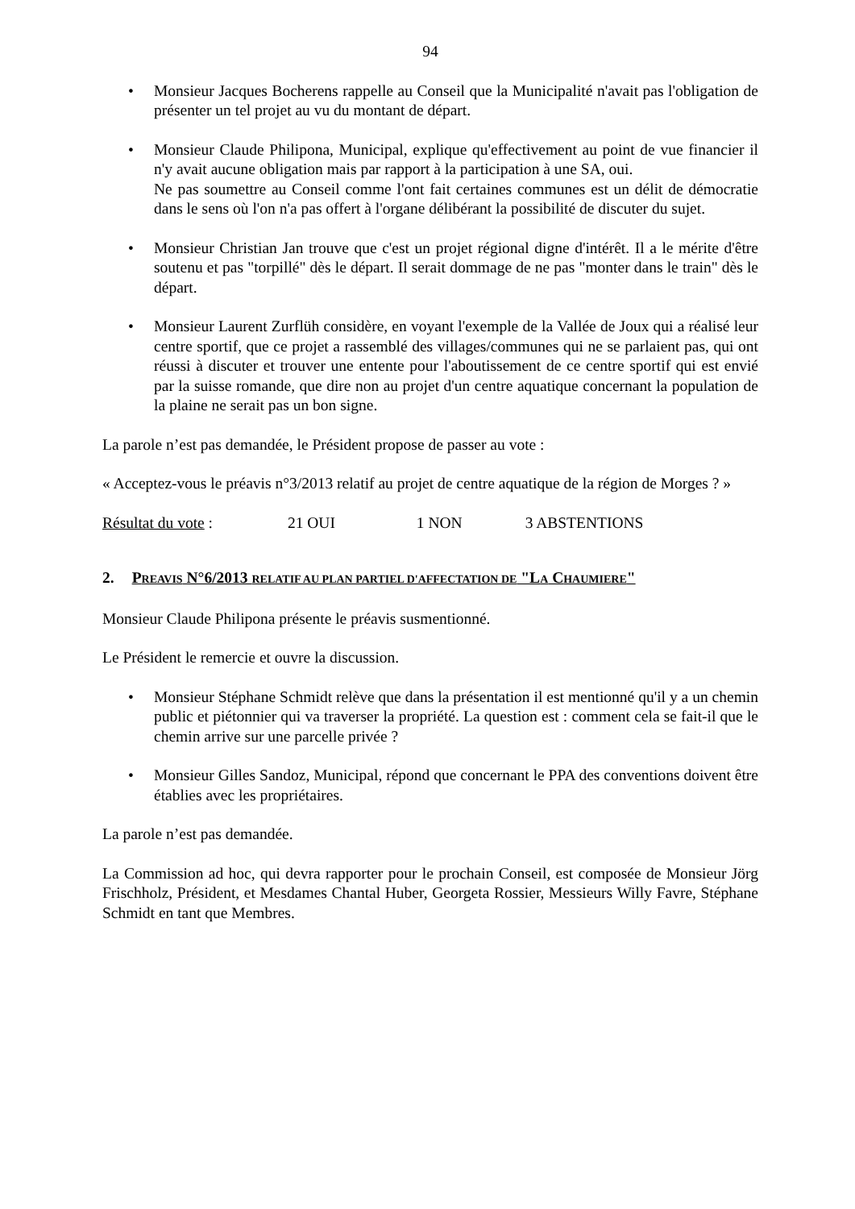94
• Monsieur Jacques Bocherens rappelle au Conseil que la Municipalité n'avait pas l'obligation de présenter un tel projet au vu du montant de départ.
• Monsieur Claude Philipona, Municipal, explique qu'effectivement au point de vue financier il n'y avait aucune obligation mais par rapport à la participation à une SA, oui.
Ne pas soumettre au Conseil comme l'ont fait certaines communes est un délit de démocratie dans le sens où l'on n'a pas offert à l'organe délibérant la possibilité de discuter du sujet.
• Monsieur Christian Jan trouve que c'est un projet régional digne d'intérêt. Il a le mérite d'être soutenu et pas "torpillé" dès le départ. Il serait dommage de ne pas "monter dans le train" dès le départ.
• Monsieur Laurent Zurflüh considère, en voyant l'exemple de la Vallée de Joux qui a réalisé leur centre sportif, que ce projet a rassemblé des villages/communes qui ne se parlaient pas, qui ont réussi à discuter et trouver une entente pour l'aboutissement de ce centre sportif qui est envié par la suisse romande, que dire non au projet d'un centre aquatique concernant la population de la plaine ne serait pas un bon signe.
La parole n’est pas demandée, le Président propose de passer au vote :
« Acceptez-vous le préavis n°3/2013 relatif au projet de centre aquatique de la région de Morges ? »
Résultat du vote : 21 OUI 1 NON 3 ABSTENTIONS
2. PREAVIS N°6/2013 RELATIF AU PLAN PARTIEL D'AFFECTATION DE "LA CHAUMIERE"
Monsieur Claude Philipona présente le préavis susmentionné.
Le Président le remercie et ouvre la discussion.
• Monsieur Stéphane Schmidt relève que dans la présentation il est mentionné qu'il y a un chemin public et piétonnier qui va traverser la propriété. La question est : comment cela se fait-il que le chemin arrive sur une parcelle privée ?
• Monsieur Gilles Sandoz, Municipal, répond que concernant le PPA des conventions doivent être établies avec les propriétaires.
La parole n’est pas demandée.
La Commission ad hoc, qui devra rapporter pour le prochain Conseil, est composée de Monsieur Jörg Frischholz, Président, et Mesdames Chantal Huber, Georgeta Rossier, Messieurs Willy Favre, Stéphane Schmidt en tant que Membres.